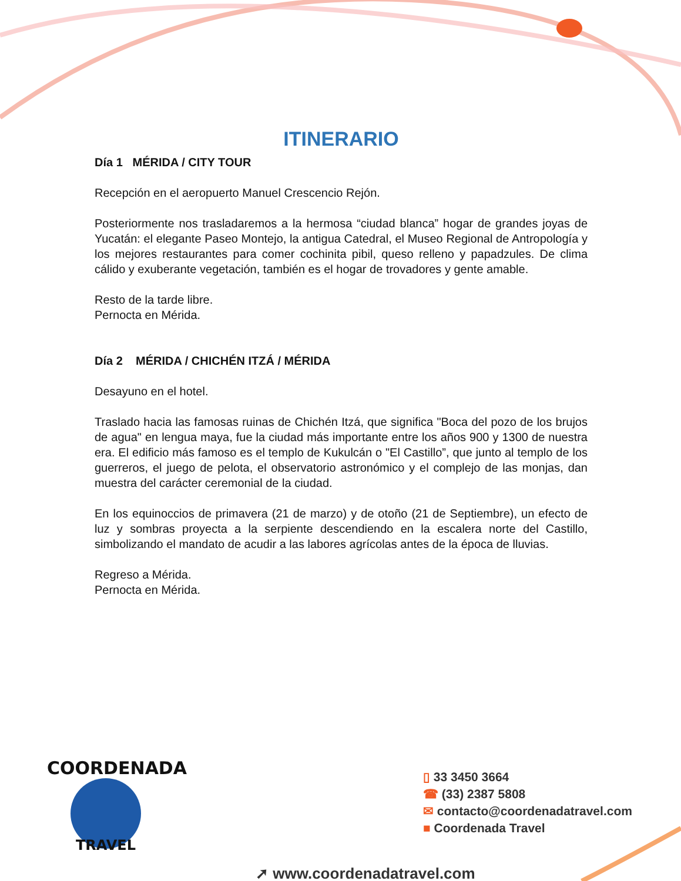ITINERARIO
Día 1 MÉRIDA / CITY TOUR
Recepción en el aeropuerto Manuel Crescencio Rejón.
Posteriormente nos trasladaremos a la hermosa “ciudad blanca” hogar de grandes joyas de Yucatán: el elegante Paseo Montejo, la antigua Catedral, el Museo Regional de Antropología y los mejores restaurantes para comer cochinita pibil, queso relleno y papadzules. De clima cálido y exuberante vegetación, también es el hogar de trovadores y gente amable.
Resto de la tarde libre.
Pernocta en Mérida.
Día 2 MÉRIDA / CHICHÉN ITZÁ / MÉRIDA
Desayuno en el hotel.
Traslado hacia las famosas ruinas de Chichén Itzá, que significa "Boca del pozo de los brujos de agua" en lengua maya, fue la ciudad más importante entre los años 900 y 1300 de nuestra era. El edificio más famoso es el templo de Kukulcán o "El Castillo”, que junto al templo de los guerreros, el juego de pelota, el observatorio astronómico y el complejo de las monjas, dan muestra del carácter ceremonial de la ciudad.
En los equinoccios de primavera (21 de marzo) y de otoño (21 de Septiembre), un efecto de luz y sombras proyecta a la serpiente descendiendo en la escalera norte del Castillo, simbolizando el mandato de acudir a las labores agrícolas antes de la época de lluvias.
Regreso a Mérida.
Pernocta en Mérida.
COORDENADA
TRAVEL
▯ 33 3450 3664
☎ (33) 2387 5808
✉ contacto@coordenadatravel.com
■ Coordenada Travel
➚ www.coordenadatravel.com